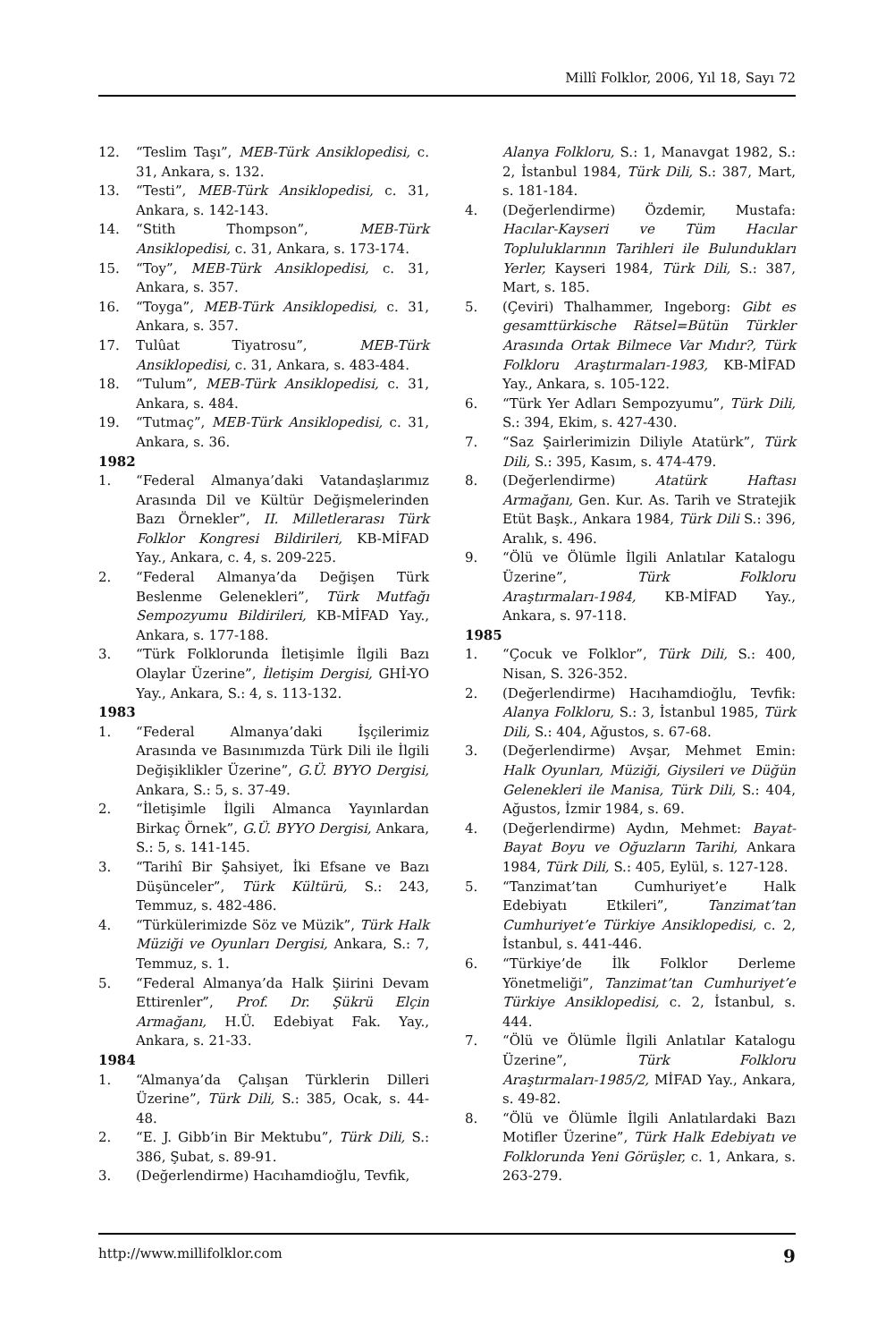Millî Folklor, 2006, Yıl 18, Sayı 72
12. “Teslim Taşı”, MEB-Türk Ansiklopedisi, c. 31, Ankara, s. 132.
13. “Testi”, MEB-Türk Ansiklopedisi, c. 31, Ankara, s. 142-143.
14. “Stith Thompson”, MEB-Türk Ansiklopedisi, c. 31, Ankara, s. 173-174.
15. “Toy”, MEB-Türk Ansiklopedisi, c. 31, Ankara, s. 357.
16. “Toyga”, MEB-Türk Ansiklopedisi, c. 31, Ankara, s. 357.
17. Tulûat Tiyatrosu”, MEB-Türk Ansiklopedisi, c. 31, Ankara, s. 483-484.
18. “Tulum”, MEB-Türk Ansiklopedisi, c. 31, Ankara, s. 484.
19. “Tutmaç”, MEB-Türk Ansiklopedisi, c. 31, Ankara, s. 36.
1982
1. “Federal Almanya’daki Vatandaşlarımız Arasında Dil ve Kültür Değişmelerinden Bazı Örnekler”, II. Milletlerarası Türk Folklor Kongresi Bildirileri, KB-MİFAD Yay., Ankara, c. 4, s. 209-225.
2. “Federal Almanya’da Değişen Türk Beslenme Gelenekleri”, Türk Mutfağı Sempozyumu Bildirileri, KB-MİFAD Yay., Ankara, s. 177-188.
3. “Türk Folklorunda İletişimle İlgili Bazı Olaylar Üzerine”, İletişim Dergisi, GHİ-YO Yay., Ankara, S.: 4, s. 113-132.
1983
1. “Federal Almanya’daki İşçilerimiz Arasında ve Basınımızda Türk Dili ile İlgili Değişiklikler Üzerine”, G.Ü. BYYO Dergisi, Ankara, S.: 5, s. 37-49.
2. “İletişimle İlgili Almanca Yayınlardan Birkaç Örnek”, G.Ü. BYYO Dergisi, Ankara, S.: 5, s. 141-145.
3. “Tarihî Bir Şahsiyet, İki Efsane ve Bazı Düşünceler”, Türk Kültürü, S.: 243, Temmuz, s. 482-486.
4. “Türkülerimizde Söz ve Müzik”, Türk Halk Müziği ve Oyunları Dergisi, Ankara, S.: 7, Temmuz, s. 1.
5. “Federal Almanya’da Halk Şiirini Devam Ettirenler”, Prof. Dr. Şükrü Elçin Armağanı, H.Ü. Edebiyat Fak. Yay., Ankara, s. 21-33.
1984
1. “Almanya’da Çalışan Türklerin Dilleri Üzerine”, Türk Dili, S.: 385, Ocak, s. 44-48.
2. “E. J. Gibb’in Bir Mektubu”, Türk Dili, S.: 386, Şubat, s. 89-91.
3. (Değerlendirme) Hacıhamdioğlu, Tevfik,
Alanya Folkloru, S.: 1, Manavgat 1982, S.: 2, İstanbul 1984, Türk Dili, S.: 387, Mart, s. 181-184.
4. (Değerlendirme) Özdemir, Mustafa: Hacılar-Kayseri ve Tüm Hacılar Topluluklarının Tarihleri ile Bulundukları Yerler, Kayseri 1984, Türk Dili, S.: 387, Mart, s. 185.
5. (Çeviri) Thalhammer, Ingeborg: Gibt es gesamttürkische Rätsel=Bütün Türkler Arasında Ortak Bilmece Var Mıdır?, Türk Folkloru Araştırmaları-1983, KB-MİFAD Yay., Ankara, s. 105-122.
6. “Türk Yer Adları Sempozyumu”, Türk Dili, S.: 394, Ekim, s. 427-430.
7. “Saz Şairlerimizin Diliyle Atatürk”, Türk Dili, S.: 395, Kasım, s. 474-479.
8. (Değerlendirme) Atatürk Haftası Armağanı, Gen. Kur. As. Tarih ve Stratejik Etüt Başk., Ankara 1984, Türk Dili S.: 396, Aralık, s. 496.
9. “Ölü ve Ölümle İlgili Anlatılar Katalogu Üzerine”, Türk Folkloru Araştırmaları-1984, KB-MİFAD Yay., Ankara, s. 97-118.
1985
1. “Çocuk ve Folklor”, Türk Dili, S.: 400, Nisan, S. 326-352.
2. (Değerlendirme) Hacıhamdioğlu, Tevfik: Alanya Folkloru, S.: 3, İstanbul 1985, Türk Dili, S.: 404, Ağustos, s. 67-68.
3. (Değerlendirme) Avşar, Mehmet Emin: Halk Oyunları, Müziği, Giysileri ve Düğün Gelenekleri ile Manisa, Türk Dili, S.: 404, Ağustos, İzmir 1984, s. 69.
4. (Değerlendirme) Aydın, Mehmet: Bayat-Bayat Boyu ve Oğuzların Tarihi, Ankara 1984, Türk Dili, S.: 405, Eylül, s. 127-128.
5. “Tanzimat’tan Cumhuriyet’e Halk Edebiyatı Etkileri”, Tanzimat’tan Cumhuriyet’e Türkiye Ansiklopedisi, c. 2, İstanbul, s. 441-446.
6. “Türkiye’de İlk Folklor Derleme Yönetmeliği”, Tanzimat’tan Cumhuriyet’e Türkiye Ansiklopedisi, c. 2, İstanbul, s. 444.
7. “Ölü ve Ölümle İlgili Anlatılar Katalogu Üzerine”, Türk Folkloru Araştırmaları-1985/2, MİFAD Yay., Ankara, s. 49-82.
8. “Ölü ve Ölümle İlgili Anlatılardaki Bazı Motifler Üzerine”, Türk Halk Edebiyatı ve Folklorunda Yeni Görüşler, c. 1, Ankara, s. 263-279.
http://www.millifolklor.com 9